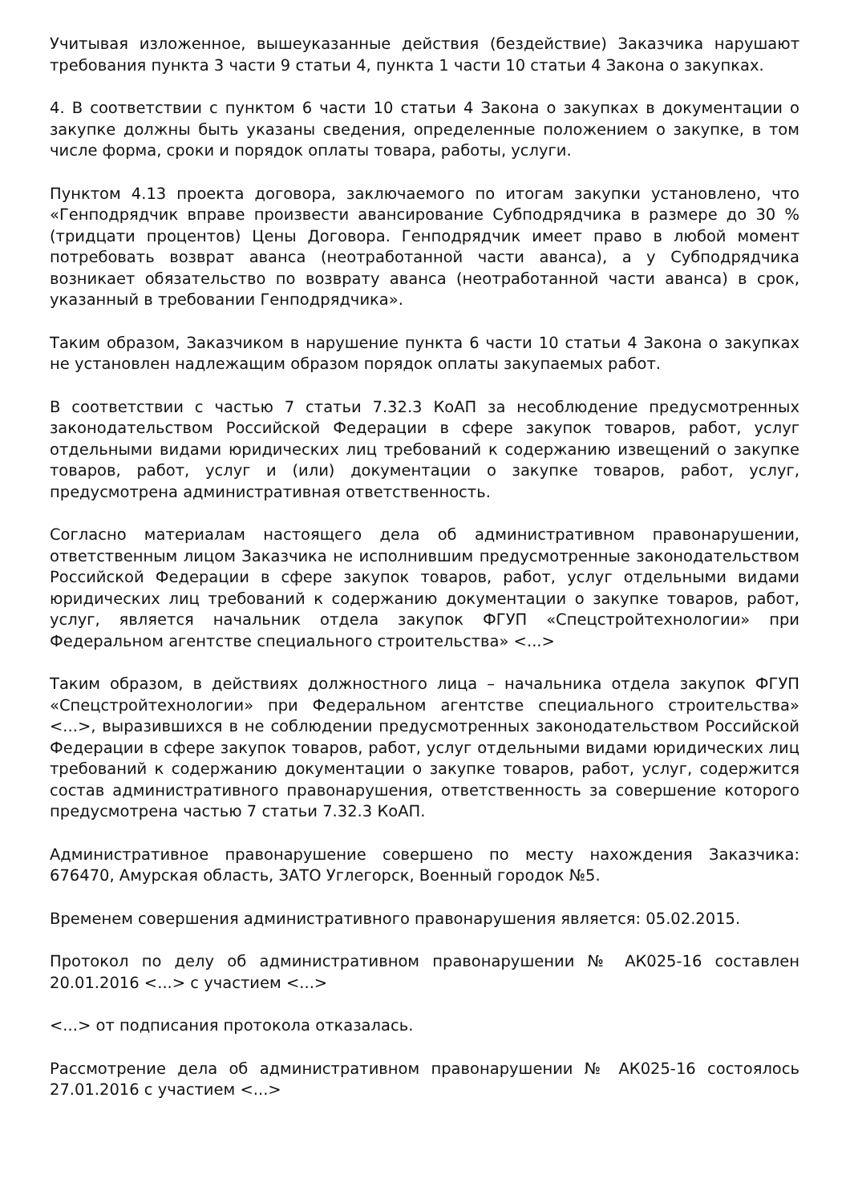Учитывая изложенное, вышеуказанные действия (бездействие) Заказчика нарушают требования пункта 3 части 9 статьи 4, пункта 1 части 10 статьи 4 Закона о закупках.
4. В соответствии с пунктом 6 части 10 статьи 4 Закона о закупках в документации о закупке должны быть указаны сведения, определенные положением о закупке, в том числе форма, сроки и порядок оплаты товара, работы, услуги.
Пунктом 4.13 проекта договора, заключаемого по итогам закупки установлено, что «Генподрядчик вправе произвести авансирование Субподрядчика в размере до 30 % (тридцати процентов) Цены Договора. Генподрядчик имеет право в любой момент потребовать возврат аванса (неотработанной части аванса), а у Субподрядчика возникает обязательство по возврату аванса (неотработанной части аванса) в срок, указанный в требовании Генподрядчика».
Таким образом, Заказчиком в нарушение пункта 6 части 10 статьи 4 Закона о закупках не установлен надлежащим образом порядок оплаты закупаемых работ.
В соответствии с частью 7 статьи 7.32.3 КоАП за несоблюдение предусмотренных законодательством Российской Федерации в сфере закупок товаров, работ, услуг отдельными видами юридических лиц требований к содержанию извещений о закупке товаров, работ, услуг и (или) документации о закупке товаров, работ, услуг, предусмотрена административная ответственность.
Согласно материалам настоящего дела об административном правонарушении, ответственным лицом Заказчика не исполнившим предусмотренные законодательством Российской Федерации в сфере закупок товаров, работ, услуг отдельными видами юридических лиц требований к содержанию документации о закупке товаров, работ, услуг, является начальник отдела закупок ФГУП «Спецстройтехнологии» при Федеральном агентстве специального строительства» <...>
Таким образом, в действиях должностного лица – начальника отдела закупок ФГУП «Спецстройтехнологии» при Федеральном агентстве специального строительства» <...>, выразившихся в не соблюдении предусмотренных законодательством Российской Федерации в сфере закупок товаров, работ, услуг отдельными видами юридических лиц требований к содержанию документации о закупке товаров, работ, услуг, содержится состав административного правонарушения, ответственность за совершение которого предусмотрена частью 7 статьи 7.32.3 КоАП.
Административное правонарушение совершено по месту нахождения Заказчика: 676470, Амурская область, ЗАТО Углегорск, Военный городок №5.
Временем совершения административного правонарушения является: 05.02.2015.
Протокол по делу об административном правонарушении № АК025-16 составлен 20.01.2016 <...> с участием <...>
<...> от подписания протокола отказалась.
Рассмотрение дела об административном правонарушении № АК025-16 состоялось 27.01.2016 с участием <...>